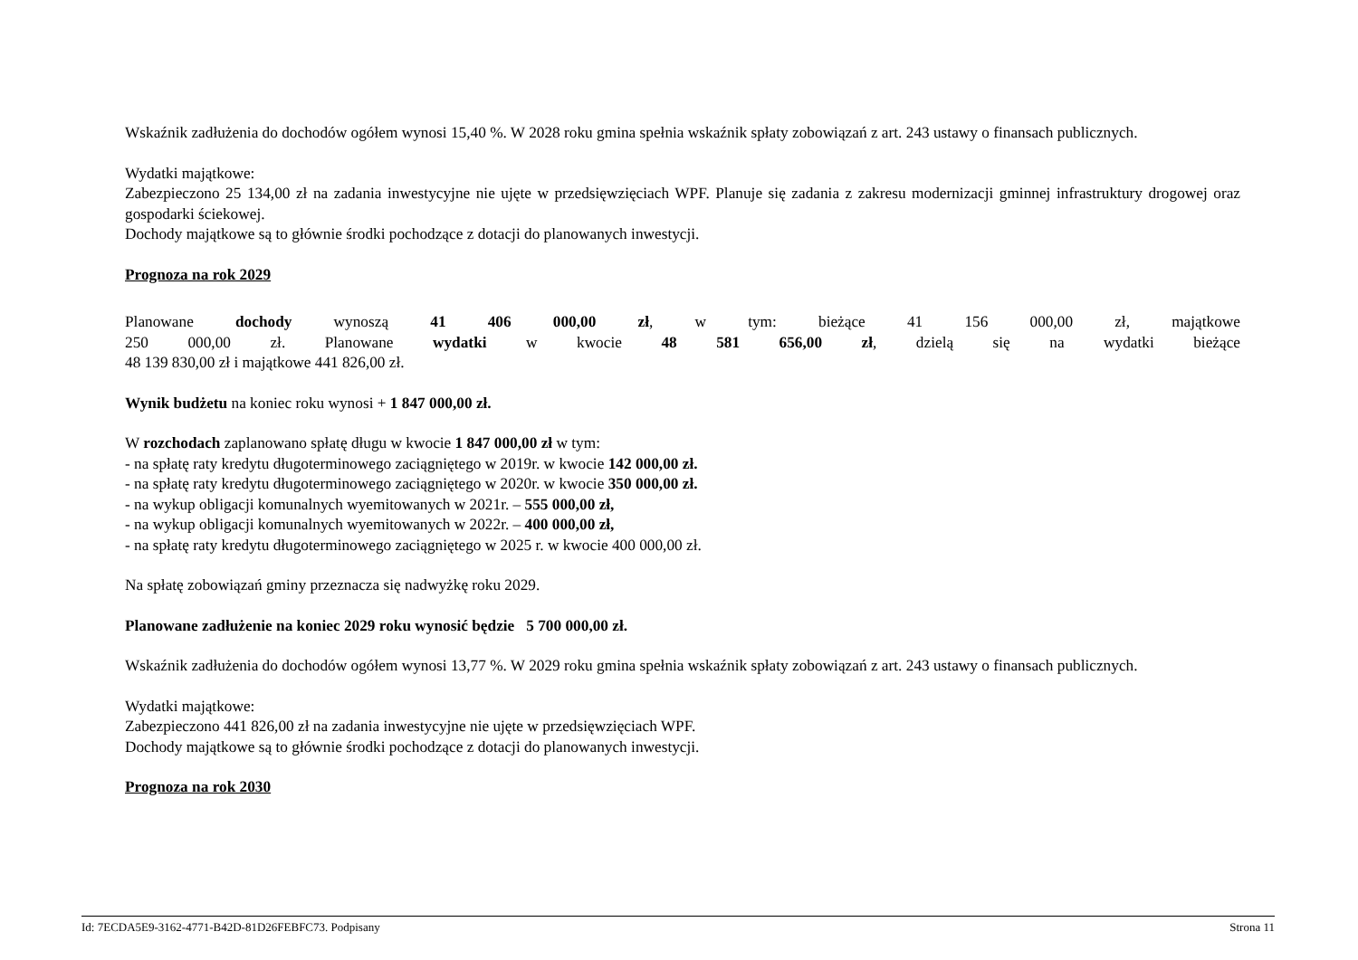Wskaźnik zadłużenia do dochodów ogółem wynosi 15,40 %. W 2028 roku gmina spełnia wskaźnik spłaty zobowiązań z art. 243 ustawy o finansach publicznych.
Wydatki majątkowe:
Zabezpieczono 25 134,00 zł na zadania inwestycyjne nie ujęte w przedsięwzięciach WPF. Planuje się zadania z zakresu modernizacji gminnej infrastruktury drogowej oraz gospodarki ściekowej.
Dochody majątkowe są to głównie środki pochodzące z dotacji do planowanych inwestycji.
Prognoza na rok 2029
Planowane dochody wynoszą 41 406 000,00 zł, w tym: bieżące 41 156 000,00 zł, majątkowe
250 000,00 zł. Planowane wydatki w kwocie 48 581 656,00 zł, dzielą się na wydatki bieżące
48 139 830,00 zł i majątkowe 441 826,00 zł.
Wynik budżetu na koniec roku wynosi + 1 847 000,00 zł.
W rozchodach zaplanowano spłatę długu w kwocie 1 847 000,00 zł w tym:
- na spłatę raty kredytu długoterminowego zaciągniętego w 2019r. w kwocie 142 000,00 zł.
- na spłatę raty kredytu długoterminowego zaciągniętego w 2020r. w kwocie 350 000,00 zł.
- na wykup obligacji komunalnych wyemitowanych w 2021r. – 555 000,00 zł,
- na wykup obligacji komunalnych wyemitowanych w 2022r. – 400 000,00 zł,
- na spłatę raty kredytu długoterminowego zaciągniętego w 2025 r. w kwocie 400 000,00 zł.
Na spłatę zobowiązań gminy przeznacza się nadwyżkę roku 2029.
Planowane zadłużenie na koniec 2029 roku wynosić będzie 5 700 000,00 zł.
Wskaźnik zadłużenia do dochodów ogółem wynosi 13,77 %. W 2029 roku gmina spełnia wskaźnik spłaty zobowiązań z art. 243 ustawy o finansach publicznych.
Wydatki majątkowe:
Zabezpieczono 441 826,00 zł na zadania inwestycyjne nie ujęte w przedsięwzięciach WPF.
Dochody majątkowe są to głównie środki pochodzące z dotacji do planowanych inwestycji.
Prognoza na rok 2030
Id: 7ECDA5E9-3162-4771-B42D-81D26FEBFC73. Podpisany Strona 11